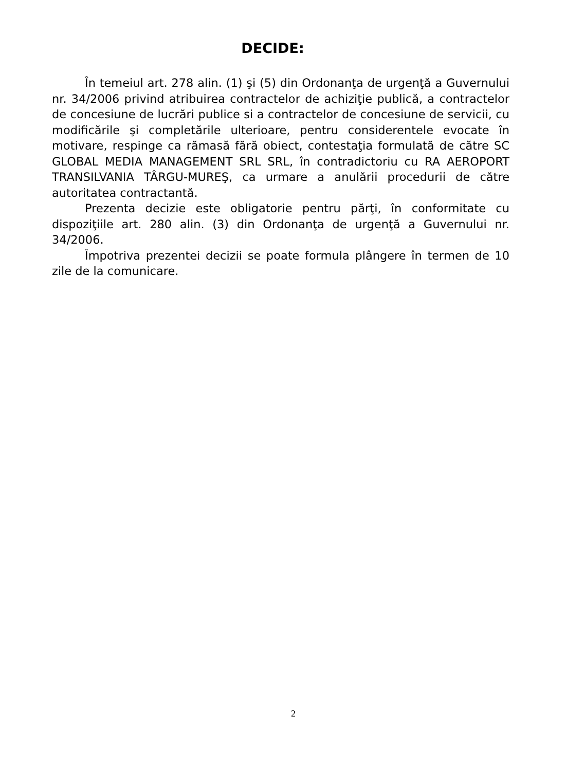DECIDE:
În temeiul art. 278 alin. (1) şi (5) din Ordonanţa de urgenţă a Guvernului nr. 34/2006 privind atribuirea contractelor de achiziţie publică, a contractelor de concesiune de lucrări publice si a contractelor de concesiune de servicii, cu modificările şi completările ulterioare, pentru considerentele evocate în motivare, respinge ca rămasă fără obiect, contestaţia formulată de către SC GLOBAL MEDIA MANAGEMENT SRL SRL, în contradictoriu cu RA AEROPORT TRANSILVANIA TÂRGU-MUREŞ, ca urmare a anulării procedurii de către autoritatea contractantă.
Prezenta decizie este obligatorie pentru părţi, în conformitate cu dispoziţiile art. 280 alin. (3) din Ordonanţa de urgenţă a Guvernului nr. 34/2006.
Împotriva prezentei decizii se poate formula plângere în termen de 10 zile de la comunicare.
2